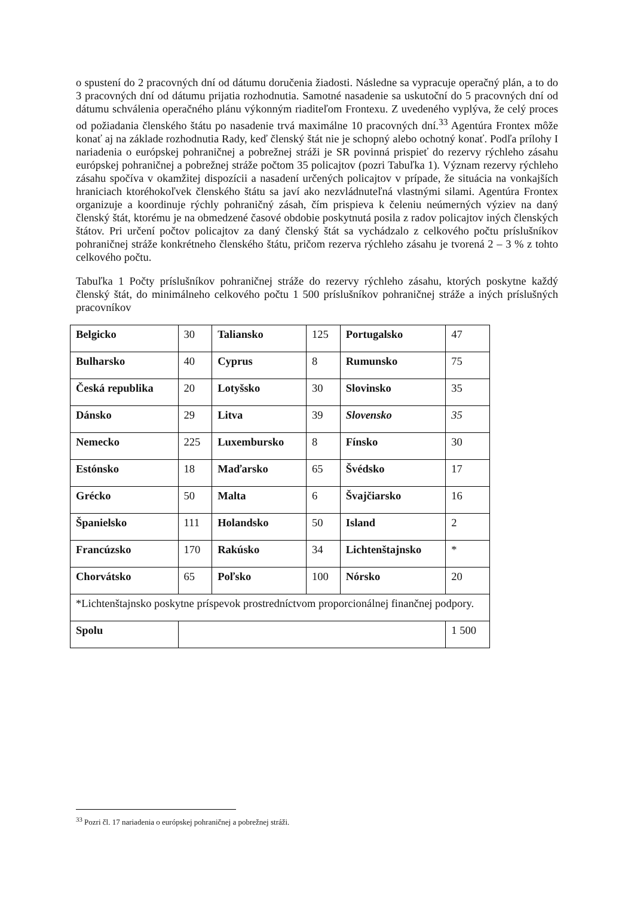o spustení do 2 pracovných dní od dátumu doručenia žiadosti. Následne sa vypracuje operačný plán, a to do 3 pracovných dní od dátumu prijatia rozhodnutia. Samotné nasadenie sa uskutoční do 5 pracovných dní od dátumu schválenia operačného plánu výkonným riaditeľom Frontexu. Z uvedeného vyplýva, že celý proces od požiadania členského štátu po nasadenie trvá maximálne 10 pracovných dní.<sup>33</sup> Agentúra Frontex môže konať aj na základe rozhodnutia Rady, keď členský štát nie je schopný alebo ochotný konať. Podľa prílohy I nariadenia o európskej pohraničnej a pobrežnej stráži je SR povinná prispieť do rezervy rýchleho zásahu európskej pohraničnej a pobrežnej stráže počtom 35 policajtov (pozri Tabuľka 1). Význam rezervy rýchleho zásahu spočíva v okamžitej dispozícii a nasadení určených policajtov v prípade, že situácia na vonkajších hraniciach ktoréhokoľvek členského štátu sa javí ako nezvládnuteľná vlastnými silami. Agentúra Frontex organizuje a koordinuje rýchly pohraničný zásah, čím prispieva k čeleniu neúmerných výziev na daný členský štát, ktorému je na obmedzené časové obdobie poskytnutá posila z radov policajtov iných členských štátov. Pri určení počtov policajtov za daný členský štát sa vychádzalo z celkového počtu príslušníkov pohraničnej stráže konkrétneho členského štátu, pričom rezerva rýchleho zásahu je tvorená 2 – 3 % z tohto celkového počtu.
Tabuľka 1 Počty príslušníkov pohraničnej stráže do rezervy rýchleho zásahu, ktorých poskytne každý členský štát, do minimálneho celkového počtu 1 500 príslušníkov pohraničnej stráže a iných príslušných pracovníkov
| Belgicko | 30 | Taliansko | 125 | Portugalsko | 47 |
| Bulharsko | 40 | Cyprus | 8 | Rumunsko | 75 |
| Česká republika | 20 | Lotyšsko | 30 | Slovinsko | 35 |
| Dánsko | 29 | Litva | 39 | Slovensko | 35 |
| Nemecko | 225 | Luxembursko | 8 | Fínsko | 30 |
| Estónsko | 18 | Maďarsko | 65 | Švédsko | 17 |
| Grécko | 50 | Malta | 6 | Švajčiarsko | 16 |
| Španielsko | 111 | Holandsko | 50 | Island | 2 |
| Francúzsko | 170 | Rakúsko | 34 | Lichtenštajnsko | * |
| Chorvátsko | 65 | Poľsko | 100 | Nórsko | 20 |
| *Lichtenštajnsko poskytne príspevok prostredníctvom proporcionálnej finančnej podpory. | | | | | |
| Spolu | | | | | 1 500 |
<sup>33</sup> Pozri čl. 17 nariadenia o európskej pohraničnej a pobrežnej stráži.